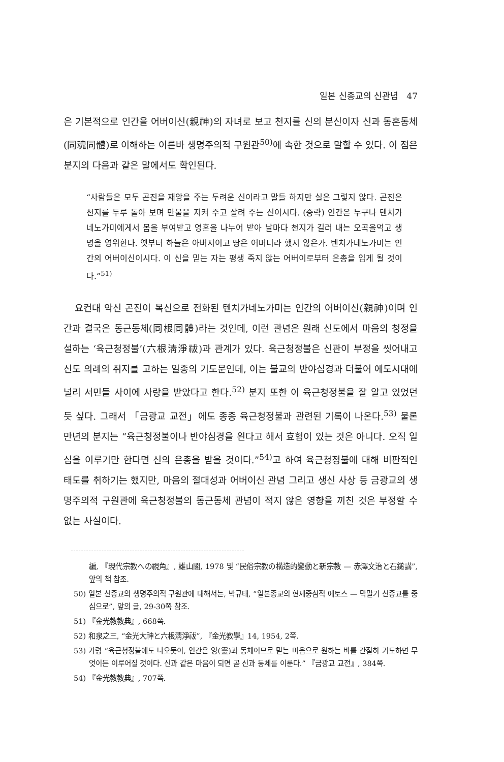일본 신종교의 신관념 47
은 기본적으로 인간을 어버이신(親神)의 자녀로 보고 천지를 신의 분신이자 신과 동혼동체(同魂同體)로 이해하는 이른바 생명주의적 구원관<sup>50)</sup>에 속한 것으로 말할 수 있다. 이 점은 분지의 다음과 같은 말에서도 확인된다.
“사람들은 모두 곤진을 재앙을 주는 두려운 신이라고 말들 하지만 실은 그렇지 않다. 곤진은 천지를 두루 돌아 보며 만물을 지켜 주고 살려 주는 신이시다. (중략) 인간은 누구나 텐치가네노가미에게서 몸을 부여받고 영혼을 나누어 받아 날마다 천지가 길러 내는 오곡을먹고 생명을 영위한다. 옛부터 하늘은 아버지이고 땅은 어머니라 했지 않은가. 텐치가네노가미는 인간의 어버이신이시다. 이 신을 믿는 자는 평생 죽지 않는 어버이로부터 은총을 입게 될 것이다.”<sup>51)</sup>
요컨대 악신 곤진이 복신으로 전화된 텐치가네노가미는 인간의 어버이신(親神)이며 인간과 결국은 동근동체(同根同體)라는 것인데, 이런 관념은 원래 신도에서 마음의 청정을 설하는 ‘육근청정불’(六根淸淨祓)과 관계가 있다. 육근청정불은 신관이 부정을 씻어내고 신도 의례의 취지를 고하는 일종의 기도문인데, 이는 불교의 반야심경과 더불어 에도시대에 널리 서민들 사이에 사랑을 받았다고 한다.<sup>52)</sup> 분지 또한 이 육근청정불을 잘 알고 있었던 듯 싶다. 그래서 「금광교 교전」에도 종종 육근청정불과 관련된 기록이 나온다.<sup>53)</sup> 물론 만년의 분지는 “육근청정불이나 반야심경을 왼다고 해서 효험이 있는 것은 아니다. 오직 일심을 이루기만 한다면 신의 은총을 받을 것이다.”<sup>54)</sup>고 하여 육근청정불에 대해 비판적인 태도를 취하기는 했지만, 마음의 절대성과 어버이신 관념 그리고 생신 사상 등 금광교의 생명주의적 구원관에 육근청정불의 동근동체 관념이 적지 않은 영향을 끼친 것은 부정할 수 없는 사실이다.
編, 『現代宗教への視角』, 雄山閣, 1978 및 “民俗宗教の構造的變動と新宗教 — 赤澤文治と石鎚講”, 앞의 책 참조.
50) 일본 신종교의 생명주의적 구원관에 대해서는, 박규태, “일본종교의 현세중심적 에토스 — 막말기 신종교를 중심으로”, 앞의 글, 29-30쪽 참조.
51) 『金光教教典』, 668쪽.
52) 和泉之三, “金光大神と六根淸淨祓”, 『金光教學』14, 1954, 2쪽.
53) 가령 “육근청정불에도 나오듯이, 인간은 영(靈)과 동체이므로 믿는 마음으로 원하는 바를 간절히 기도하면 무엇이든 이루어질 것이다. 신과 같은 마음이 되면 곧 신과 동체를 이룬다.” 『금광교 교전』, 384쪽.
54) 『金光教教典』, 707쪽.